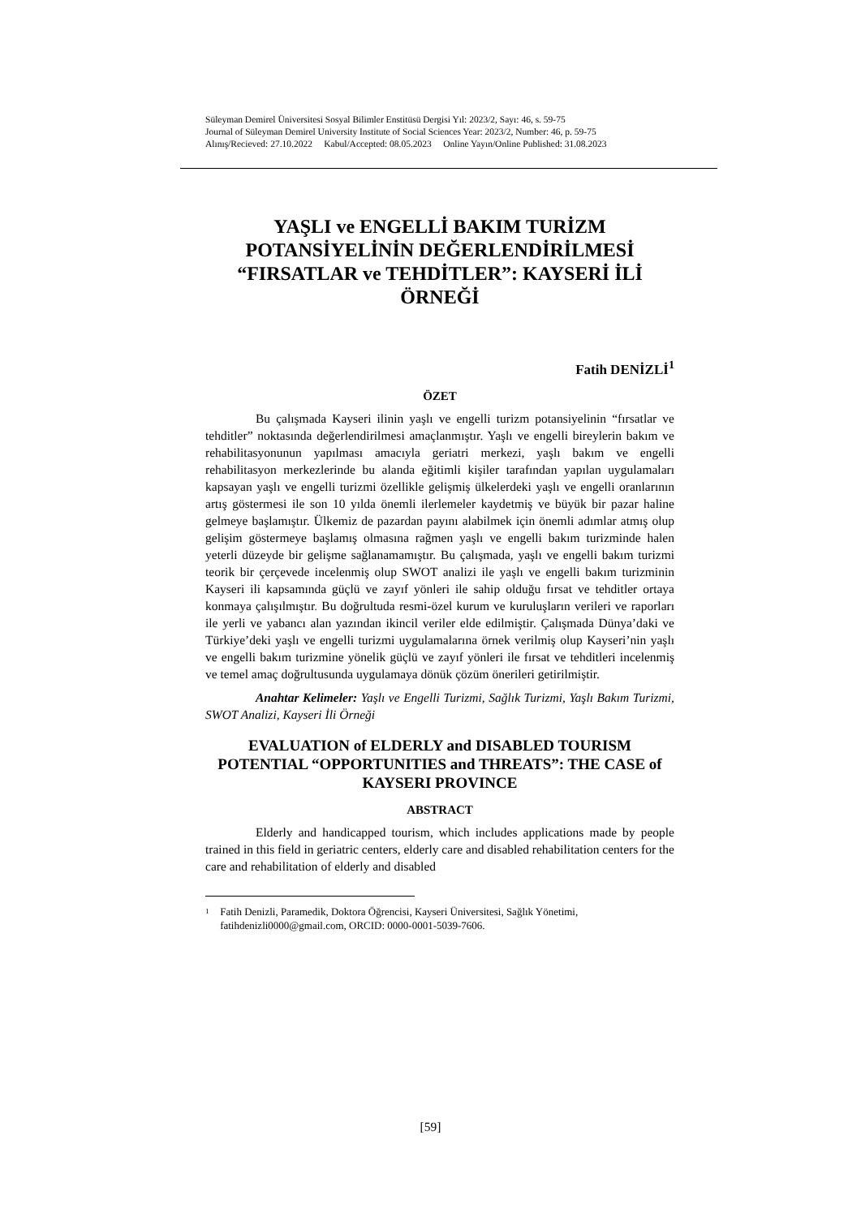Süleyman Demirel Üniversitesi Sosyal Bilimler Enstitüsü Dergisi Yıl: 2023/2, Sayı: 46, s. 59-75
Journal of Süleyman Demirel University Institute of Social Sciences Year: 2023/2, Number: 46, p. 59-75
Alınış/Recieved: 27.10.2022 Kabul/Accepted: 08.05.2023 Online Yayın/Online Published: 31.08.2023
YAŞLI ve ENGELLİ BAKIM TURİZM POTANSİYELİNİN DEĞERLENDİRİLMESİ “FIRSATLAR ve TEHDİTLER”: KAYSERİ İLİ ÖRNEĞİ
Fatih DENİZLİ<sup>1</sup>
ÖZET
Bu çalışmada Kayseri ilinin yaşlı ve engelli turizm potansiyelinin “fırsatlar ve tehditler” noktasında değerlendirilmesi amaçlanmıştır. Yaşlı ve engelli bireylerin bakım ve rehabilitasyonunun yapılması amacıyla geriatri merkezi, yaşlı bakım ve engelli rehabilitasyon merkezlerinde bu alanda eğitimli kişiler tarafından yapılan uygulamaları kapsayan yaşlı ve engelli turizmi özellikle gelişmiş ülkelerdeki yaşlı ve engelli oranlarının artış göstermesi ile son 10 yılda önemli ilerlemeler kaydetmiş ve büyük bir pazar haline gelmeye başlamıştır. Ülkemiz de pazardan payını alabilmek için önemli adımlar atmış olup gelişim göstermeye başlamış olmasına rağmen yaşlı ve engelli bakım turizminde halen yeterli düzeyde bir gelişme sağlanamamıştır. Bu çalışmada, yaşlı ve engelli bakım turizmi teorik bir çerçevede incelenmiş olup SWOT analizi ile yaşlı ve engelli bakım turizminin Kayseri ili kapsamında güçlü ve zayıf yönleri ile sahip olduğu fırsat ve tehditler ortaya konmaya çalışılmıştır. Bu doğrultuda resmi-özel kurum ve kuruluşların verileri ve raporları ile yerli ve yabancı alan yazından ikincil veriler elde edilmiştir. Çalışmada Dünya’daki ve Türkiye’deki yaşlı ve engelli turizmi uygulamalarına örnek verilmiş olup Kayseri’nin yaşlı ve engelli bakım turizmine yönelik güçlü ve zayıf yönleri ile fırsat ve tehditleri incelenmiş ve temel amaç doğrultusunda uygulamaya dönük çözüm önerileri getirilmiştir.
Anahtar Kelimeler: Yaşlı ve Engelli Turizmi, Sağlık Turizmi, Yaşlı Bakım Turizmi, SWOT Analizi, Kayseri İli Örneği
EVALUATION of ELDERLY and DISABLED TOURISM POTENTIAL “OPPORTUNITIES and THREATS”: THE CASE of KAYSERI PROVINCE
ABSTRACT
Elderly and handicapped tourism, which includes applications made by people trained in this field in geriatric centers, elderly care and disabled rehabilitation centers for the care and rehabilitation of elderly and disabled
1
Fatih Denizli, Paramedik, Doktora Öğrencisi, Kayseri Üniversitesi, Sağlık Yönetimi, fatihdenizli0000@gmail.com, ORCID: 0000-0001-5039-7606.
[59]